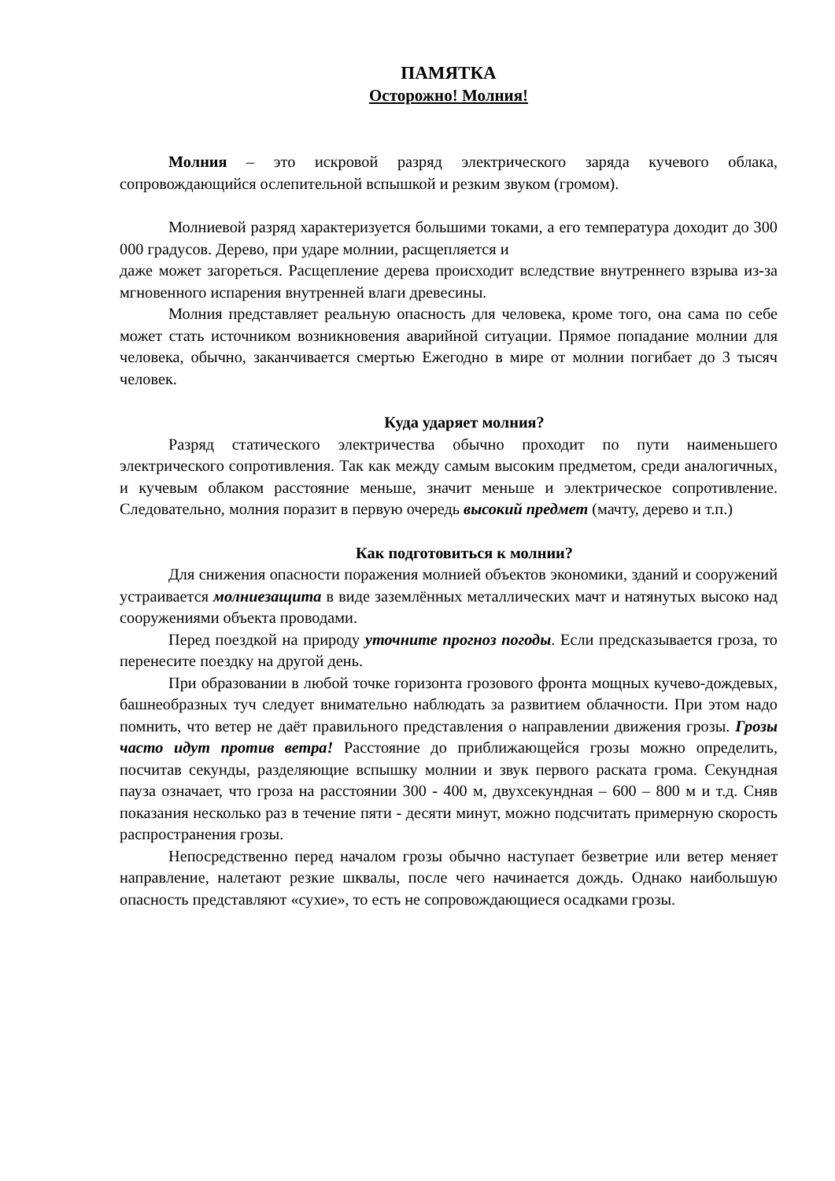ПАМЯТКА
Осторожно! Молния!
Молния – это искровой разряд электрического заряда кучевого облака, сопровождающийся ослепительной вспышкой и резким звуком (громом).
Молниевой разряд характеризуется большими токами, а его температура доходит до 300 000 градусов. Дерево, при ударе молнии, расщепляется и
даже может загореться. Расщепление дерева происходит вследствие внутреннего взрыва из-за мгновенного испарения внутренней влаги древесины.
Молния представляет реальную опасность для человека, кроме того, она сама по себе может стать источником возникновения аварийной ситуации. Прямое попадание молнии для человека, обычно, заканчивается смертью Ежегодно в мире от молнии погибает до 3 тысяч человек.
Куда ударяет молния?
Разряд статического электричества обычно проходит по пути наименьшего электрического сопротивления. Так как между самым высоким предметом, среди аналогичных, и кучевым облаком расстояние меньше, значит меньше и электрическое сопротивление. Следовательно, молния поразит в первую очередь высокий предмет (мачту, дерево и т.п.)
Как подготовиться к молнии?
Для снижения опасности поражения молнией объектов экономики, зданий и сооружений устраивается молниезащита в виде заземлённых металлических мачт и натянутых высоко над сооружениями объекта проводами.
Перед поездкой на природу уточните прогноз погоды. Если предсказывается гроза, то перенесите поездку на другой день.
При образовании в любой точке горизонта грозового фронта мощных кучево-дождевых, башнеобразных туч следует внимательно наблюдать за развитием облачности. При этом надо помнить, что ветер не даёт правильного представления о направлении движения грозы. Грозы часто идут против ветра! Расстояние до приближающейся грозы можно определить, посчитав секунды, разделяющие вспышку молнии и звук первого раската грома. Секундная пауза означает, что гроза на расстоянии 300 - 400 м, двухсекундная – 600 – 800 м и т.д. Сняв показания несколько раз в течение пяти - десяти минут, можно подсчитать примерную скорость распространения грозы.
Непосредственно перед началом грозы обычно наступает безветрие или ветер меняет направление, налетают резкие шквалы, после чего начинается дождь. Однако наибольшую опасность представляют «сухие», то есть не сопровождающиеся осадками грозы.